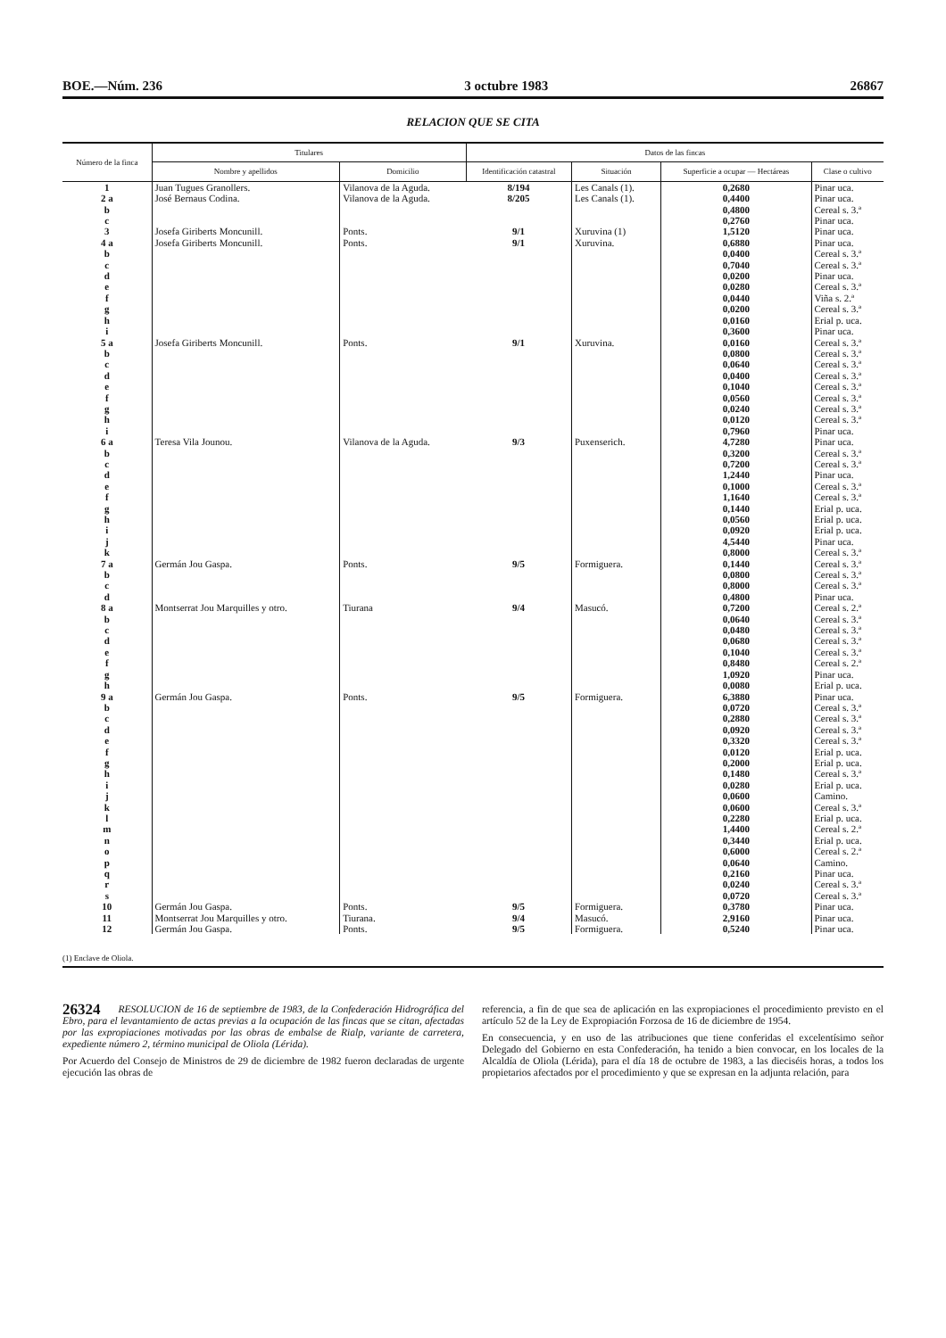BOE.—Núm. 236 3 octubre 1983 26867
RELACION QUE SE CITA
| Número de la finca | Titulares | | Datos de las fincas | | | |
| --- | --- | --- | --- | --- | --- | --- |
| | Nombre y apellidos | Domicilio | Identificación catastral | Situación | Superficie a ocupar — Hectáreas | Clase o cultivo |
| 1 | Juan Tugues Granollers. | Vilanova de la Aguda. | 8/194 | Les Canals (1). | 0,2680 | Pinar uca. |
| 2 a | José Bernaus Codina. | Vilanova de la Aguda. | 8/205 | Les Canals (1). | 0,4400 | Pinar uca. |
| b | | | | | 0,4800 | Cereal s. 3.ª |
| c | | | | | 0,2760 | Pinar uca. |
| 3 | Josefa Giriberts Moncunill. | Ponts. | 9/1 | Xuruvina (1) | 1,5120 | Pinar uca. |
| 4 a | Josefa Giriberts Moncunill. | Ponts. | 9/1 | Xuruvina. | 0,6880 | Pinar uca. |
| b | | | | | 0,0400 | Cereal s. 3.ª |
| c | | | | | 0,7040 | Cereal s. 3.ª |
| d | | | | | 0,0200 | Pinar uca. |
| e | | | | | 0,0280 | Cereal s. 3.ª |
| f | | | | | 0,0440 | Viña s. 2.ª |
| g | | | | | 0,0200 | Cereal s. 3.ª |
| h | | | | | 0,0160 | Erial p. uca. |
| i | | | | | 0,3600 | Pinar uca. |
| 5 a | Josefa Giriberts Moncunill. | Ponts. | 9/1 | Xuruvina. | 0,0160 | Cereal s. 3.ª |
| b | | | | | 0,0800 | Cereal s. 3.ª |
| c | | | | | 0,0640 | Cereal s. 3.ª |
| d | | | | | 0,0400 | Cereal s. 3.ª |
| e | | | | | 0,1040 | Cereal s. 3.ª |
| f | | | | | 0,0560 | Cereal s. 3.ª |
| g | | | | | 0,0240 | Cereal s. 3.ª |
| h | | | | | 0,0120 | Cereal s. 3.ª |
| i | | | | | 0,7960 | Pinar uca. |
| 6 a | Teresa Vila Jounou. | Vilanova de la Aguda. | 9/3 | Puxenserich. | 4,7280 | Pinar uca. |
| b | | | | | 0,3200 | Cereal s. 3.ª |
| c | | | | | 0,7200 | Cereal s. 3.ª |
| d | | | | | 1,2440 | Pinar uca. |
| e | | | | | 0,1000 | Cereal s. 3.ª |
| f | | | | | 1,1640 | Cereal s. 3.ª |
| g | | | | | 0,1440 | Erial p. uca. |
| h | | | | | 0,0560 | Erial p. uca. |
| i | | | | | 0,0920 | Erial p. uca. |
| j | | | | | 4,5440 | Pinar uca. |
| k | | | | | 0,8000 | Cereal s. 3.ª |
| 7 a | Germán Jou Gaspa. | Ponts. | 9/5 | Formiguera. | 0,1440 | Cereal s. 3.ª |
| b | | | | | 0,0800 | Cereal s. 3.ª |
| c | | | | | 0,8000 | Cereal s. 3.ª |
| d | | | | | 0,4800 | Pinar uca. |
| 8 a | Montserrat Jou Marquilles y otro. | Tiurana | 9/4 | Masucó. | 0,7200 | Cereal s. 2.ª |
| b | | | | | 0,0640 | Cereal s. 3.ª |
| c | | | | | 0,0480 | Cereal s. 3.ª |
| d | | | | | 0,0680 | Cereal s. 3.ª |
| e | | | | | 0,1040 | Cereal s. 3.ª |
| f | | | | | 0,8480 | Cereal s. 2.ª |
| g | | | | | 1,0920 | Pinar uca. |
| h | | | | | 0,0080 | Erial p. uca. |
| 9 a | Germán Jou Gaspa. | Ponts. | 9/5 | Formiguera. | 6,3880 | Pinar uca. |
| b | | | | | 0,0720 | Cereal s. 3.ª |
| c | | | | | 0,2880 | Cereal s. 3.ª |
| d | | | | | 0,0920 | Cereal s. 3.ª |
| e | | | | | 0,3320 | Cereal s. 3.ª |
| f | | | | | 0,0120 | Erial p. uca. |
| g | | | | | 0,2000 | Erial p. uca. |
| h | | | | | 0,1480 | Cereal s. 3.ª |
| i | | | | | 0,0280 | Erial p. uca. |
| j | | | | | 0,0600 | Camino. |
| k | | | | | 0,0600 | Cereal s. 3.ª |
| l | | | | | 0,2280 | Erial p. uca. |
| m | | | | | 1,4400 | Cereal s. 2.ª |
| n | | | | | 0,3440 | Erial p. uca. |
| o | | | | | 0,6000 | Cereal s. 2.ª |
| p | | | | | 0,0640 | Camino. |
| q | | | | | 0,2160 | Pinar uca. |
| r | | | | | 0,0240 | Cereal s. 3.ª |
| s | | | | | 0,0720 | Cereal s. 3.ª |
| 10 | Germán Jou Gaspa. | Ponts. | 9/5 | Formiguera. | 0,3780 | Pinar uca. |
| 11 | Montserrat Jou Marquilles y otro. | Tiurana. | 9/4 | Masucó. | 2,9160 | Pinar uca. |
| 12 | Germán Jou Gaspa. | Ponts. | 9/5 | Formiguera. | 0,5240 | Pinar uca. |
(1) Enclave de Oliola.
26324
RESOLUCION de 16 de septiembre de 1983, de la Confederación Hidrográfica del Ebro, para el levantamiento de actas previas a la ocupación de las fincas que se citan, afectadas por las expropiaciones motivadas por las obras de embalse de Rialp, variante de carretera, expediente número 2, término municipal de Oliola (Lérida).
Por Acuerdo del Consejo de Ministros de 29 de diciembre de 1982 fueron declaradas de urgente ejecución las obras de
referencia, a fin de que sea de aplicación en las expropiaciones el procedimiento previsto en el artículo 52 de la Ley de Expropiación Forzosa de 16 de diciembre de 1954.
En consecuencia, y en uso de las atribuciones que tiene conferidas el excelentísimo señor Delegado del Gobierno en esta Confederación, ha tenido a bien convocar, en los locales de la Alcaldía de Oliola (Lérida), para el día 18 de octubre de 1983, a las dieciséis horas, a todos los propietarios afectados por el procedimiento y que se expresan en la adjunta relación, para